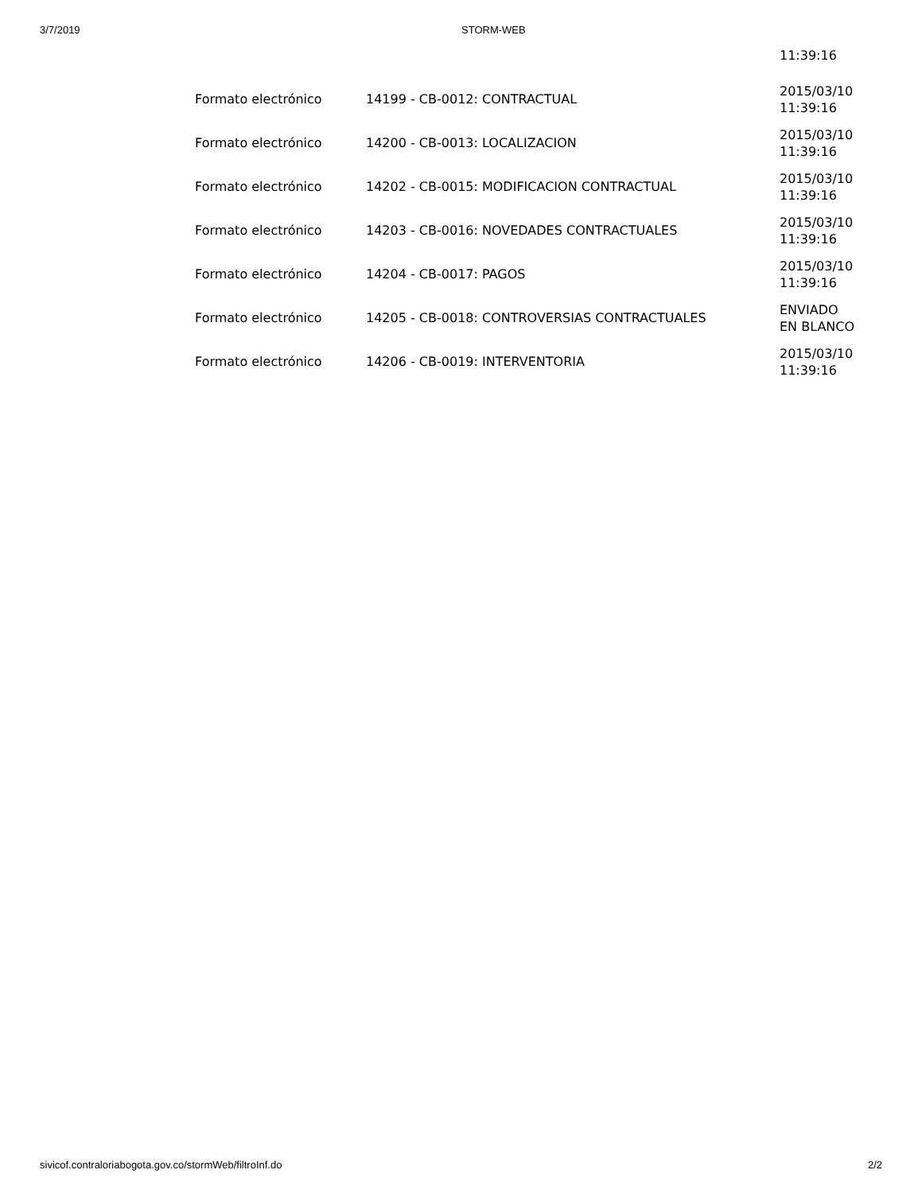3/7/2019 STORM-WEB
| | | 11:39:16 |
| Formato electrónico | 14199 - CB-0012: CONTRACTUAL | 2015/03/10 11:39:16 |
| Formato electrónico | 14200 - CB-0013: LOCALIZACION | 2015/03/10 11:39:16 |
| Formato electrónico | 14202 - CB-0015: MODIFICACION CONTRACTUAL | 2015/03/10 11:39:16 |
| Formato electrónico | 14203 - CB-0016: NOVEDADES CONTRACTUALES | 2015/03/10 11:39:16 |
| Formato electrónico | 14204 - CB-0017: PAGOS | 2015/03/10 11:39:16 |
| Formato electrónico | 14205 - CB-0018: CONTROVERSIAS CONTRACTUALES | ENVIADO EN BLANCO |
| Formato electrónico | 14206 - CB-0019: INTERVENTORIA | 2015/03/10 11:39:16 |
sivicof.contraloriabogota.gov.co/stormWeb/filtroInf.do
2/2